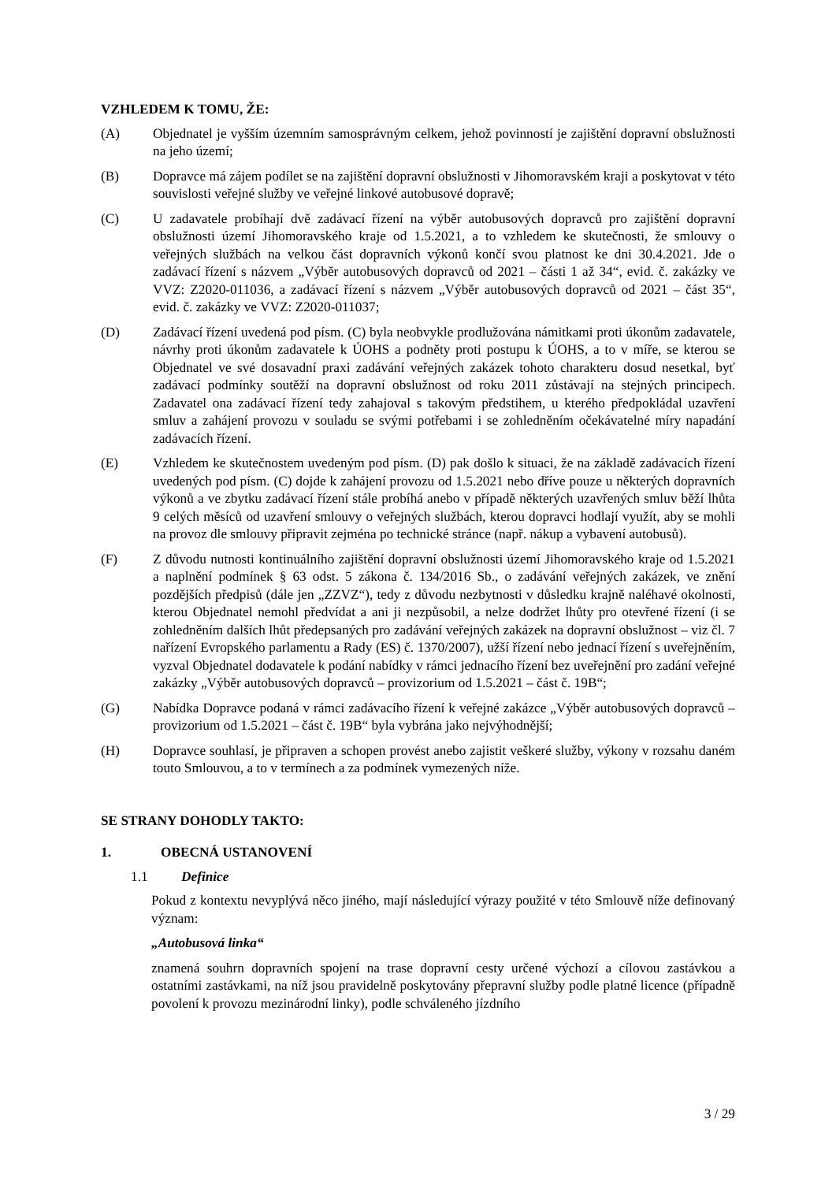VZHLEDEM K TOMU, ŽE:
(A) Objednatel je vyšším územním samosprávným celkem, jehož povinností je zajištění dopravní obslužnosti na jeho území;
(B) Dopravce má zájem podílet se na zajištění dopravní obslužnosti v Jihomoravském kraji a poskytovat v této souvislosti veřejné služby ve veřejné linkové autobusové dopravě;
(C) U zadavatele probíhají dvě zadávací řízení na výběr autobusových dopravců pro zajištění dopravní obslužnosti území Jihomoravského kraje od 1.5.2021, a to vzhledem ke skutečnosti, že smlouvy o veřejných službách na velkou část dopravních výkonů končí svou platnost ke dni 30.4.2021. Jde o zadávací řízení s názvem „Výběr autobusových dopravců od 2021 – části 1 až 34“, evid. č. zakázky ve VVZ: Z2020-011036, a zadávací řízení s názvem „Výběr autobusových dopravců od 2021 – část 35“, evid. č. zakázky ve VVZ: Z2020-011037;
(D) Zadávací řízení uvedená pod písm. (C) byla neobvykle prodlužována námitkami proti úkonům zadavatele, návrhy proti úkonům zadavatele k ÚOHS a podněty proti postupu k ÚOHS, a to v míře, se kterou se Objednatel ve své dosavadní praxi zadávání veřejných zakázek tohoto charakteru dosud nesetkal, byť zadávací podmínky soutěží na dopravní obslužnost od roku 2011 zůstávají na stejných principech. Zadavatel ona zadávací řízení tedy zahajoval s takovým předstihem, u kterého předpokládal uzavření smluv a zahájení provozu v souladu se svými potřebami i se zohledněním očekávatelné míry napadání zadávacích řízení.
(E) Vzhledem ke skutečnostem uvedeným pod písm. (D) pak došlo k situaci, že na základě zadávacích řízení uvedených pod písm. (C) dojde k zahájení provozu od 1.5.2021 nebo dříve pouze u některých dopravních výkonů a ve zbytku zadávací řízení stále probíhá anebo v případě některých uzavřených smluv běží lhůta 9 celých měsíců od uzavření smlouvy o veřejných službách, kterou dopravci hodlají využít, aby se mohli na provoz dle smlouvy připravit zejména po technické stránce (např. nákup a vybavení autobusů).
(F) Z důvodu nutnosti kontinuálního zajištění dopravní obslužnosti území Jihomoravského kraje od 1.5.2021 a naplnění podmínek § 63 odst. 5 zákona č. 134/2016 Sb., o zadávání veřejných zakázek, ve znění pozdějších předpisů (dále jen „ZZVZ“), tedy z důvodu nezbytnosti v důsledku krajně naléhavé okolnosti, kterou Objednatel nemohl předvídat a ani ji nezpůsobil, a nelze dodržet lhůty pro otevřené řízení (i se zohledněním dalších lhůt předepsaných pro zadávání veřejných zakázek na dopravní obslužnost – viz čl. 7 nařízení Evropského parlamentu a Rady (ES) č. 1370/2007), užší řízení nebo jednací řízení s uveřejněním, vyzval Objednatel dodavatele k podání nabídky v rámci jednacího řízení bez uveřejnění pro zadání veřejné zakázky „Výběr autobusových dopravců – provizorium od 1.5.2021 – část č. 19B“;
(G) Nabídka Dopravce podaná v rámci zadávacího řízení k veřejné zakázce „Výběr autobusových dopravců – provizorium od 1.5.2021 – část č. 19B“ byla vybrána jako nejvýhodnější;
(H) Dopravce souhlasí, je připraven a schopen provést anebo zajistit veškeré služby, výkony v rozsahu daném touto Smlouvou, a to v termínech a za podmínek vymezených níže.
SE STRANY DOHODLY TAKTO:
1. OBECNÁ USTANOVENÍ
1.1 Definice
Pokud z kontextu nevyplývá něco jiného, mají následující výrazy použité v této Smlouvě níže definovaný význam:
„Autobusová linka“
znamená souhrn dopravních spojení na trase dopravní cesty určené výchozí a cílovou zastávkou a ostatními zastávkami, na níž jsou pravidelně poskytovány přepravní služby podle platné licence (případně povolení k provozu mezinárodní linky), podle schváleného jízdního
3 / 29